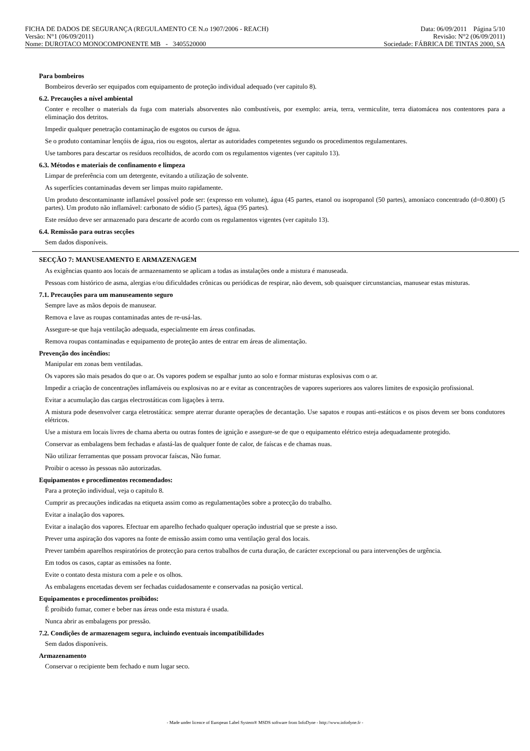FICHA DE DADOS DE SEGURANÇA (REGULAMENTO CE N.o 1907/2006 - REACH) Data: 06/09/2011 Página 5/10
Versão: N°1 (06/09/2011) Revisão: N°2 (06/09/2011)
Nome: DUROTACO MONOCOMPONENTE MB - 3405520000 Sociedade: FÁBRICA DE TINTAS 2000, SA
Para bombeiros
Bombeiros deverão ser equipados com equipamento de proteção individual adequado (ver capitulo 8).
6.2. Precauções a nível ambiental
Conter e recolher o materials da fuga com materials absorventes não combustíveis, por exemplo: areia, terra, vermiculite, terra diatomácea nos contentores para a eliminação dos detritos.
Impedir qualquer penetração contaminação de esgotos ou cursos de água.
Se o produto contaminar lençóis de água, rios ou esgotos, alertar as autoridades competentes segundo os procedimentos regulamentares.
Use tambores para descartar os resíduos recolhidos, de acordo com os regulamentos vigentes (ver capitulo 13).
6.3. Métodos e materiais de confinamento e limpeza
Limpar de preferência com um detergente, evitando a utilização de solvente.
As superfícies contaminadas devem ser limpas muito rapidamente.
Um produto descontaminante inflamável possível pode ser: (expresso em volume), água (45 partes, etanol ou isopropanol (50 partes), amoníaco concentrado (d=0.800) (5 partes). Um produto não inflamável: carbonato de sódio (5 partes), água (95 partes).
Este resíduo deve ser armazenado para descarte de acordo com os regulamentos vigentes (ver capitulo 13).
6.4. Remissão para outras secções
Sem dados disponíveis.
SECÇÃO 7: MANUSEAMENTO E ARMAZENAGEM
As exigências quanto aos locais de armazenamento se aplicam a todas as instalações onde a mistura é manuseada.
Pessoas com histórico de asma, alergias e/ou dificuldades crônicas ou periódicas de respirar, não devem, sob quaisquer circunstancias, manusear estas misturas.
7.1. Precauções para um manuseamento seguro
Sempre lave as mãos depois de manusear.
Remova e lave as roupas contaminadas antes de re-usá-las.
Assegure-se que haja ventilação adequada, especialmente em áreas confinadas.
Remova roupas contaminadas e equipamento de proteção antes de entrar em áreas de alimentação.
Prevenção dos incêndios:
Manipular em zonas bem ventiladas.
Os vapores são mais pesados do que o ar. Os vapores podem se espalhar junto ao solo e formar misturas explosivas com o ar.
Impedir a criação de concentrações inflamáveis ou explosivas no ar e evitar as concentrações de vapores superiores aos valores limites de exposição profissional.
Evitar a acumulação das cargas electrostáticas com ligações à terra.
A mistura pode desenvolver carga eletrostática: sempre aterrar durante operações de decantação. Use sapatos e roupas anti-estáticos e os pisos devem ser bons condutores elétricos.
Use a mistura em locais livres de chama aberta ou outras fontes de ignição e assegure-se de que o equipamento elétrico esteja adequadamente protegido.
Conservar as embalagens bem fechadas e afastá-las de qualquer fonte de calor, de faíscas e de chamas nuas.
Não utilizar ferramentas que possam provocar faíscas, Não fumar.
Proibir o acesso às pessoas não autorizadas.
Equipamentos e procedimentos recomendados:
Para a proteção individual, veja o capitulo 8.
Cumprir as precauções indicadas na etiqueta assim como as regulamentações sobre a protecção do trabalho.
Evitar a inalação dos vapores.
Evitar a inalação dos vapores. Efectuar em aparelho fechado qualquer operação industrial que se preste a isso.
Prever uma aspiração dos vapores na fonte de emissão assim como uma ventilação geral dos locais.
Prever também aparelhos respiratórios de protecção para certos trabalhos de curta duração, de carácter excepcional ou para intervenções de urgência.
Em todos os casos, captar as emissões na fonte.
Evite o contato desta mistura com a pele e os olhos.
As embalagens encetadas devem ser fechadas cuidadosamente e conservadas na posição vertical.
Equipamentos e procedimentos proibidos:
É proibido fumar, comer e beber nas áreas onde esta mistura é usada.
Nunca abrir as embalagens por pressão.
7.2. Condições de armazenagem segura, incluindo eventuais incompatibilidades
Sem dados disponíveis.
Armazenamento
Conservar o recipiente bem fechado e num lugar seco.
- Made under licence of European Label System® MSDS software from InfoDyne - http://www.infodyne.fr -